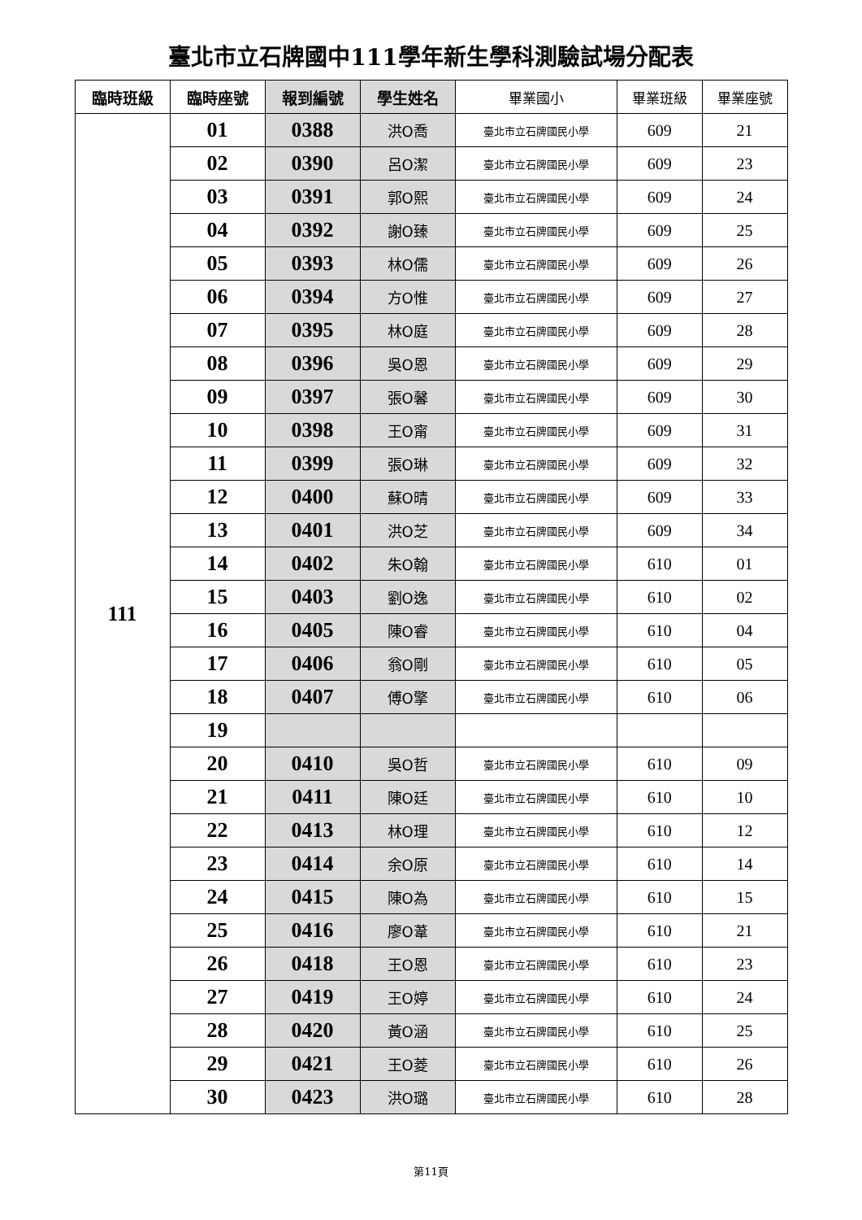臺北市立石牌國中111學年新生學科測驗試場分配表
| 臨時班級 | 臨時座號 | 報到編號 | 學生姓名 | 畢業國小 | 畢業班級 | 畢業座號 |
| --- | --- | --- | --- | --- | --- | --- |
| 111 | 01 | 0388 | 洪O喬 | 臺北市立石牌國民小學 | 609 | 21 |
| | 02 | 0390 | 呂O潔 | 臺北市立石牌國民小學 | 609 | 23 |
| | 03 | 0391 | 郭O熙 | 臺北市立石牌國民小學 | 609 | 24 |
| | 04 | 0392 | 謝O臻 | 臺北市立石牌國民小學 | 609 | 25 |
| | 05 | 0393 | 林O儒 | 臺北市立石牌國民小學 | 609 | 26 |
| | 06 | 0394 | 方O惟 | 臺北市立石牌國民小學 | 609 | 27 |
| | 07 | 0395 | 林O庭 | 臺北市立石牌國民小學 | 609 | 28 |
| | 08 | 0396 | 吳O恩 | 臺北市立石牌國民小學 | 609 | 29 |
| | 09 | 0397 | 張O馨 | 臺北市立石牌國民小學 | 609 | 30 |
| | 10 | 0398 | 王O甯 | 臺北市立石牌國民小學 | 609 | 31 |
| | 11 | 0399 | 張O琳 | 臺北市立石牌國民小學 | 609 | 32 |
| | 12 | 0400 | 蘇O晴 | 臺北市立石牌國民小學 | 609 | 33 |
| | 13 | 0401 | 洪O芝 | 臺北市立石牌國民小學 | 609 | 34 |
| | 14 | 0402 | 朱O翰 | 臺北市立石牌國民小學 | 610 | 01 |
| | 15 | 0403 | 劉O逸 | 臺北市立石牌國民小學 | 610 | 02 |
| | 16 | 0405 | 陳O睿 | 臺北市立石牌國民小學 | 610 | 04 |
| | 17 | 0406 | 翁O剛 | 臺北市立石牌國民小學 | 610 | 05 |
| | 18 | 0407 | 傅O擎 | 臺北市立石牌國民小學 | 610 | 06 |
| | 19 | | | | | |
| | 20 | 0410 | 吳O哲 | 臺北市立石牌國民小學 | 610 | 09 |
| | 21 | 0411 | 陳O廷 | 臺北市立石牌國民小學 | 610 | 10 |
| | 22 | 0413 | 林O理 | 臺北市立石牌國民小學 | 610 | 12 |
| | 23 | 0414 | 余O原 | 臺北市立石牌國民小學 | 610 | 14 |
| | 24 | 0415 | 陳O為 | 臺北市立石牌國民小學 | 610 | 15 |
| | 25 | 0416 | 廖O葦 | 臺北市立石牌國民小學 | 610 | 21 |
| | 26 | 0418 | 王O恩 | 臺北市立石牌國民小學 | 610 | 23 |
| | 27 | 0419 | 王O婷 | 臺北市立石牌國民小學 | 610 | 24 |
| | 28 | 0420 | 黃O涵 | 臺北市立石牌國民小學 | 610 | 25 |
| | 29 | 0421 | 王O菱 | 臺北市立石牌國民小學 | 610 | 26 |
| | 30 | 0423 | 洪O璐 | 臺北市立石牌國民小學 | 610 | 28 |
第11頁